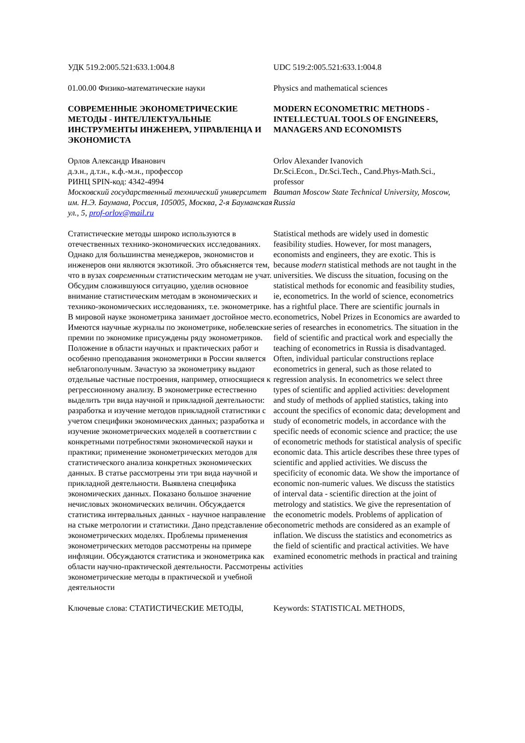УДК 519.2:005.521:633.1:004.8 UDC 519:2:005.521:633.1:004.8
01.00.00 Физико-математические науки Physics and mathematical sciences
СОВРЕМЕННЫЕ ЭКОНОМЕТРИЧЕСКИЕ МЕТОДЫ - ИНТЕЛЛЕКТУАЛЬНЫЕ ИНСТРУМЕНТЫ ИНЖЕНЕРА, УПРАВЛЕНЦА И ЭКОНОМИСТА
MODERN ECONOMETRIC METHODS - INTELLECTUAL TOOLS OF ENGINEERS, MANAGERS AND ECONOMISTS
Орлов Александр Иванович
д.э.н., д.т.н., к.ф.-м.н., профессор
РИНЦ SPIN-код: 4342-4994
Московский государственный технический университет им. Н.Э. Баумана, Россия, 105005, Москва, 2-я Бауманская ул., 5, prof-orlov@mail.ru
Orlov Alexander Ivanovich
Dr.Sci.Econ., Dr.Sci.Tech., Cand.Phys-Math.Sci., professor
Bauman Moscow State Technical University, Moscow, Russia
Статистические методы широко используются в отечественных технико-экономических исследованиях. Однако для большинства менеджеров, экономистов и инженеров они являются экзотикой. Это объясняется тем, что в вузах современным статистическим методам не учат. Обсудим сложившуюся ситуацию, уделив основное внимание статистическим методам в экономических и технико-экономических исследованиях, т.е. эконометрике. В мировой науке эконометрика занимает достойное место. Имеются научные журналы по эконометрике, нобелевские премии по экономике присуждены ряду эконометриков. Положение в области научных и практических работ и особенно преподавания эконометрики в России является неблагополучным. Зачастую за эконометрику выдают отдельные частные построения, например, относящиеся к регрессионному анализу. В эконометрике естественно выделить три вида научной и прикладной деятельности: разработка и изучение методов прикладной статистики с учетом специфики экономических данных; разработка и изучение эконометрических моделей в соответствии с конкретными потребностями экономической науки и практики; применение эконометрических методов для статистического анализа конкретных экономических данных. В статье рассмотрены эти три вида научной и прикладной деятельности. Выявлена специфика экономических данных. Показано большое значение нечисловых экономических величин. Обсуждается статистика интервальных данных - научное направление на стыке метрологии и статистики. Дано представление об эконометрических моделях. Проблемы применения эконометрических методов рассмотрены на примере инфляции. Обсуждаются статистика и эконометрика как области научно-практической деятельности. Рассмотрены эконометрические методы в практической и учебной деятельности
Statistical methods are widely used in domestic feasibility studies. However, for most managers, economists and engineers, they are exotic. This is because modern statistical methods are not taught in the universities. We discuss the situation, focusing on the statistical methods for economic and feasibility studies, ie, econometrics. In the world of science, econometrics has a rightful place. There are scientific journals in econometrics, Nobel Prizes in Economics are awarded to series of researches in econometrics. The situation in the field of scientific and practical work and especially the teaching of econometrics in Russia is disadvantaged. Often, individual particular constructions replace econometrics in general, such as those related to regression analysis. In econometrics we select three types of scientific and applied activities: development and study of methods of applied statistics, taking into account the specifics of economic data; development and study of econometric models, in accordance with the specific needs of economic science and practice; the use of econometric methods for statistical analysis of specific economic data. This article describes these three types of scientific and applied activities. We discuss the specificity of economic data. We show the importance of economic non-numeric values. We discuss the statistics of interval data - scientific direction at the joint of metrology and statistics. We give the representation of the econometric models. Problems of application of econometric methods are considered as an example of inflation. We discuss the statistics and econometrics as the field of scientific and practical activities. We have examined econometric methods in practical and training activities
Ключевые слова: СТАТИСТИЧЕСКИЕ МЕТОДЫ, Keywords: STATISTICAL METHODS,